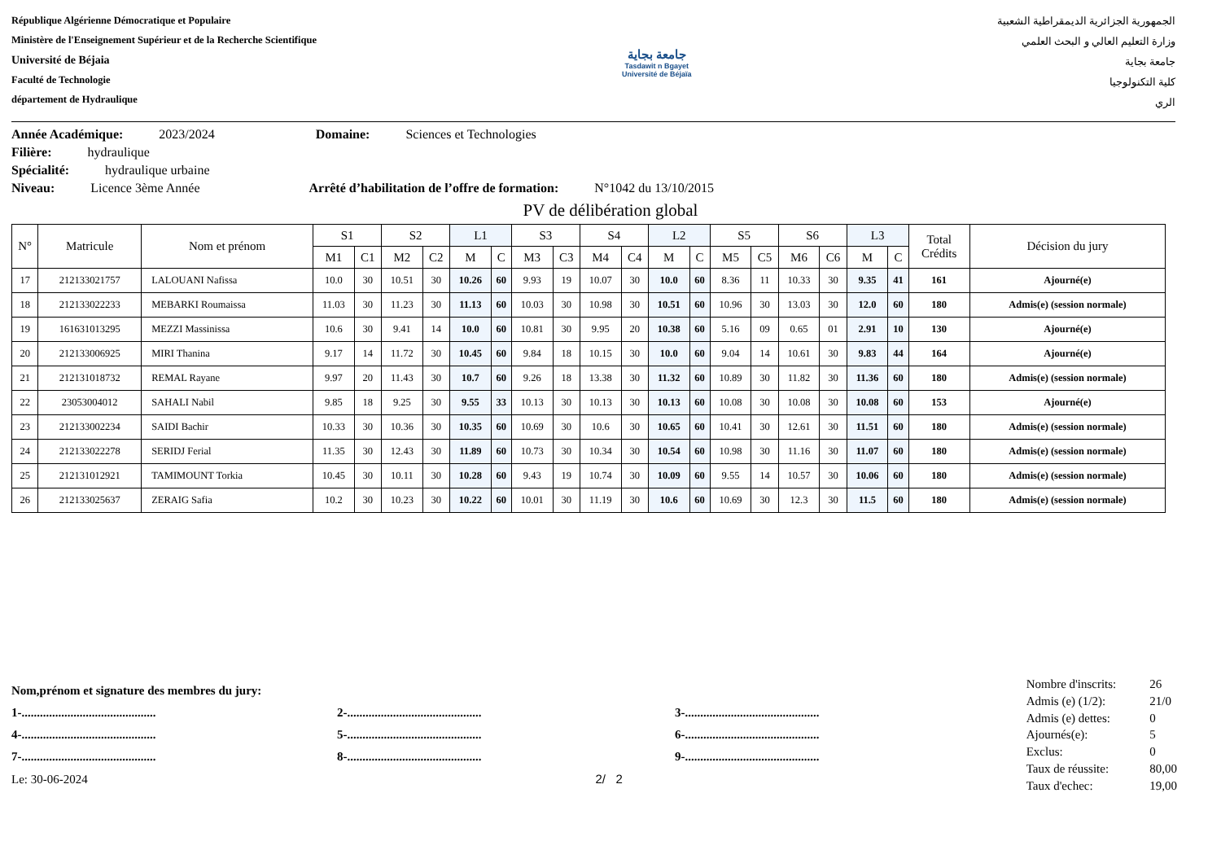République Algérienne Démocratique et Populaire
Ministère de l'Enseignement Supérieur et de la Recherche Scientifique
Université de Béjaia
Faculté de Technologie
département de Hydraulique
جامعة بجاية
Tasdawit n Bgayet
Université de Béjaïa
الجمهورية الجزائرية الديمقراطية الشعبية
وزارة التعليم العالي و البحث العلمي
جامعة بجاية
كلية التكنولوجيا
الري
Année Académique: 2023/2024 Domaine: Sciences et Technologies
Filière: hydraulique
Spécialité: hydraulique urbaine
Niveau: Licence 3ème Année Arrêté d’habilitation de l’offre de formation: N°1042 du 13/10/2015
PV de délibération global
| N° | Matricule | Nom et prénom | S1 | | S2 | | L1 | | S3 | | S4 | | L2 | | S5 | | S6 | | L3 | | Total Crédits | Décision du jury |
| --- | --- | --- | --- | --- | --- | --- | --- | --- | --- | --- | --- | --- | --- | --- | --- | --- | --- | --- | --- | --- | --- | --- |
| | | | M1 | C1 | M2 | C2 | M | C | M3 | C3 | M4 | C4 | M | C | M5 | C5 | M6 | C6 | M | C | | |
| 17 | 212133021757 | LALOUANI Nafissa | 10.0 | 30 | 10.51 | 30 | 10.26 | 60 | 9.93 | 19 | 10.07 | 30 | 10.0 | 60 | 8.36 | 11 | 10.33 | 30 | 9.35 | 41 | 161 | Ajourné(e) |
| 18 | 212133022233 | MEBARKI Roumaissa | 11.03 | 30 | 11.23 | 30 | 11.13 | 60 | 10.03 | 30 | 10.98 | 30 | 10.51 | 60 | 10.96 | 30 | 13.03 | 30 | 12.0 | 60 | 180 | Admis(e) (session normale) |
| 19 | 161631013295 | MEZZI Massinissa | 10.6 | 30 | 9.41 | 14 | 10.0 | 60 | 10.81 | 30 | 9.95 | 20 | 10.38 | 60 | 5.16 | 09 | 0.65 | 01 | 2.91 | 10 | 130 | Ajourné(e) |
| 20 | 212133006925 | MIRI Thanina | 9.17 | 14 | 11.72 | 30 | 10.45 | 60 | 9.84 | 18 | 10.15 | 30 | 10.0 | 60 | 9.04 | 14 | 10.61 | 30 | 9.83 | 44 | 164 | Ajourné(e) |
| 21 | 212131018732 | REMAL Rayane | 9.97 | 20 | 11.43 | 30 | 10.7 | 60 | 9.26 | 18 | 13.38 | 30 | 11.32 | 60 | 10.89 | 30 | 11.82 | 30 | 11.36 | 60 | 180 | Admis(e) (session normale) |
| 22 | 23053004012 | SAHALI Nabil | 9.85 | 18 | 9.25 | 30 | 9.55 | 33 | 10.13 | 30 | 10.13 | 30 | 10.13 | 60 | 10.08 | 30 | 10.08 | 30 | 10.08 | 60 | 153 | Ajourné(e) |
| 23 | 212133002234 | SAIDI Bachir | 10.33 | 30 | 10.36 | 30 | 10.35 | 60 | 10.69 | 30 | 10.6 | 30 | 10.65 | 60 | 10.41 | 30 | 12.61 | 30 | 11.51 | 60 | 180 | Admis(e) (session normale) |
| 24 | 212133022278 | SERIDJ Ferial | 11.35 | 30 | 12.43 | 30 | 11.89 | 60 | 10.73 | 30 | 10.34 | 30 | 10.54 | 60 | 10.98 | 30 | 11.16 | 30 | 11.07 | 60 | 180 | Admis(e) (session normale) |
| 25 | 212131012921 | TAMIMOUNT Torkia | 10.45 | 30 | 10.11 | 30 | 10.28 | 60 | 9.43 | 19 | 10.74 | 30 | 10.09 | 60 | 9.55 | 14 | 10.57 | 30 | 10.06 | 60 | 180 | Admis(e) (session normale) |
| 26 | 212133025637 | ZERAIG Safia | 10.2 | 30 | 10.23 | 30 | 10.22 | 60 | 10.01 | 30 | 11.19 | 30 | 10.6 | 60 | 10.69 | 30 | 12.3 | 30 | 11.5 | 60 | 180 | Admis(e) (session normale) |
Nom,prénom et signature des membres du jury:
1-............................................ 2-............................................ 3-............................................ 4-............................................ 5-............................................ 6-............................................ 7-............................................ 8-............................................ 9-............................................
Le: 30-06-2024 2/ 2
| Nombre d'inscrits: | 26 |
| Admis (e) (1/2): | 21/0 |
| Admis (e) dettes: | 0 |
| Ajournés(e): | 5 |
| Exclus: | 0 |
| Taux de réussite: | 80,00 |
| Taux d'echec: | 19,00 |